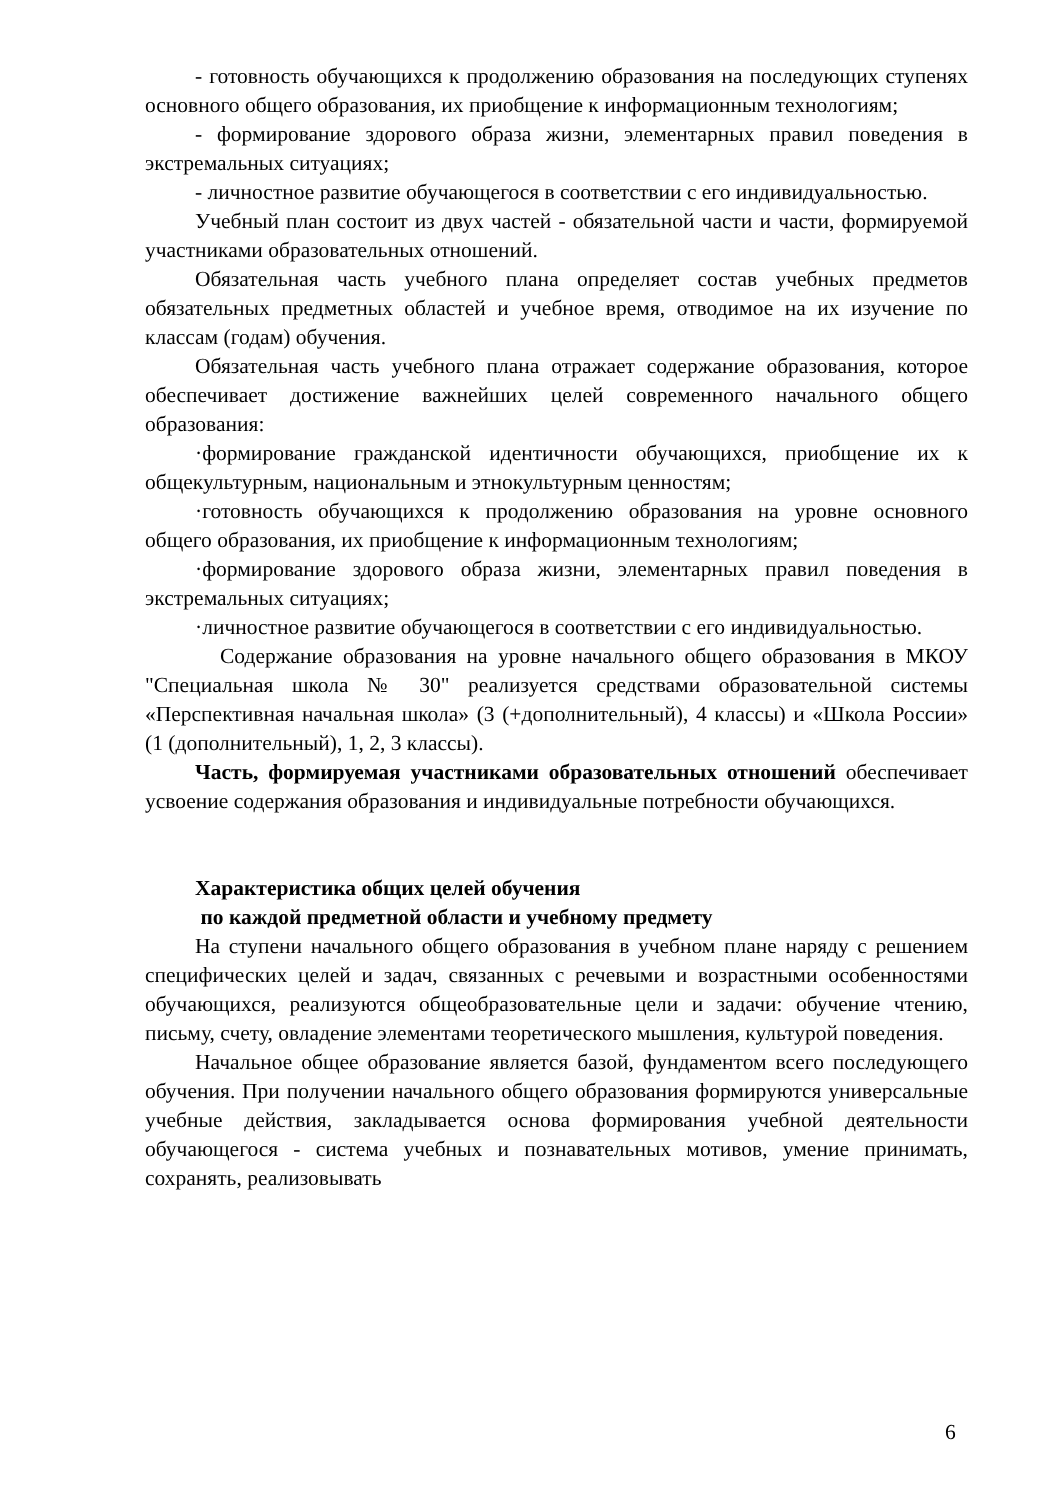- готовность обучающихся к продолжению образования на последующих ступенях основного общего образования, их приобщение к информационным технологиям;
- формирование здорового образа жизни, элементарных правил поведения в экстремальных ситуациях;
- личностное развитие обучающегося в соответствии с его индивидуальностью.
Учебный план состоит из двух частей - обязательной части и части, формируемой участниками образовательных отношений.
Обязательная часть учебного плана определяет состав учебных предметов обязательных предметных областей и учебное время, отводимое на их изучение по классам (годам) обучения.
Обязательная часть учебного плана отражает содержание образования, которое обеспечивает достижение важнейших целей современного начального общего образования:
·формирование гражданской идентичности обучающихся, приобщение их к общекультурным, национальным и этнокультурным ценностям;
·готовность обучающихся к продолжению образования на уровне основного общего образования, их приобщение к информационным технологиям;
·формирование здорового образа жизни, элементарных правил поведения в экстремальных ситуациях;
·личностное развитие обучающегося в соответствии с его индивидуальностью.
Содержание образования на уровне начального общего образования в МКОУ "Специальная школа № 30" реализуется средствами образовательной системы «Перспективная начальная школа» (3 (+дополнительный), 4 классы) и «Школа России» (1 (дополнительный), 1, 2, 3 классы).
Часть, формируемая участниками образовательных отношений обеспечивает усвоение содержания образования и индивидуальные потребности обучающихся.
Характеристика общих целей обучения
по каждой предметной области и учебному предмету
На ступени начального общего образования в учебном плане наряду с решением специфических целей и задач, связанных с речевыми и возрастными особенностями обучающихся, реализуются общеобразовательные цели и задачи: обучение чтению, письму, счету, овладение элементами теоретического мышления, культурой поведения.
Начальное общее образование является базой, фундаментом всего последующего обучения. При получении начального общего образования формируются универсальные учебные действия, закладывается основа формирования учебной деятельности обучающегося - система учебных и познавательных мотивов, умение принимать, сохранять, реализовывать
6